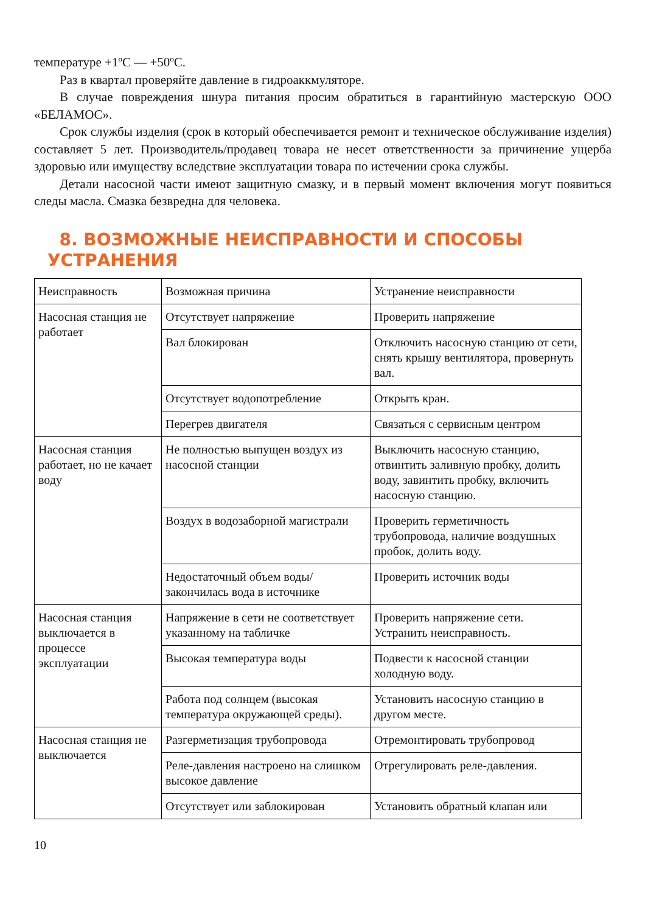температуре +1ºC — +50ºC.
Раз в квартал проверяйте давление в гидроаккмуляторе.
В случае повреждения шнура питания просим обратиться в гарантийную мастерскую ООО «БЕЛАМОС».
Срок службы изделия (срок в который обеспечивается ремонт и техническое обслуживание изделия) составляет 5 лет. Производитель/продавец товара не несет ответственности за причинение ущерба здоровью или имуществу вследствие эксплуатации товара по истечении срока службы.
Детали насосной части имеют защитную смазку, и в первый момент включения могут появиться следы масла. Смазка безвредна для человека.
8. ВОЗМОЖНЫЕ НЕИСПРАВНОСТИ И СПОСОБЫ УСТРАНЕНИЯ
| Неисправность | Возможная причина | Устранение неисправности |
| Насосная станция не работает | Отсутствует напряжение | Проверить напряжение |
| | Вал блокирован | Отключить насосную станцию от сети, снять крышу вентилятора, провернуть вал. |
| | Отсутствует водопотребление | Открыть кран. |
| | Перегрев двигателя | Связаться с сервисным центром |
| Насосная станция работает, но не качает воду | Не полностью выпущен воздух из насосной станции | Выключить насосную станцию, отвинтить заливную пробку, долить воду, завинтить пробку, включить насосную станцию. |
| | Воздух в водозаборной магистрали | Проверить герметичность трубопровода, наличие воздушных пробок, долить воду. |
| | Недостаточный объем воды/ закончилась вода в источнике | Проверить источник воды |
| Насосная станция выключается в процессе эксплуатации | Напряжение в сети не соответствует указанному на табличке | Проверить напряжение сети. Устранить неисправность. |
| | Высокая температура воды | Подвести к насосной станции холодную воду. |
| | Работа под солнцем (высокая температура окружающей среды). | Установить насосную станцию в другом месте. |
| Насосная станция не выключается | Разгерметизация трубопровода | Отремонтировать трубопровод |
| | Реле-давления настроено на слишком высокое давление | Отрегулировать реле-давления. |
| | Отсутствует или заблокирован | Установить обратный клапан или |
10